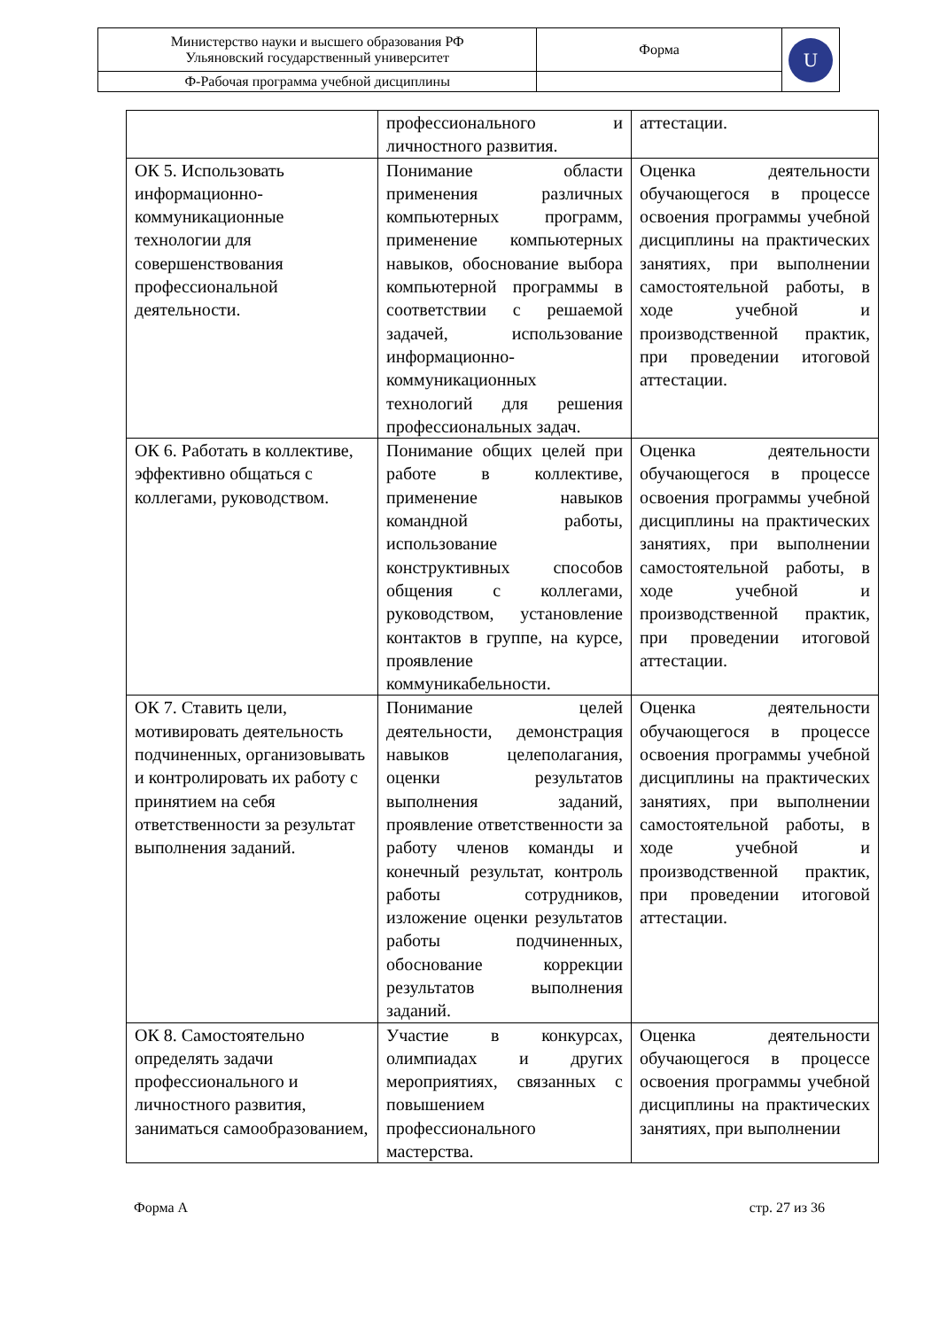| Министерство науки и высшего образования РФ Ульяновский государственный университет | Форма | U |
| Ф-Рабочая программа учебной дисциплины | | |
| | профессионального и личностного развития. | аттестации. |
| ОК 5. Использовать информационно-коммуникационные технологии для совершенствования профессиональной деятельности. | Понимание области применения различных компьютерных программ, применение компьютерных навыков, обоснование выбора компьютерной программы в соответствии с решаемой задачей, использование информационно-коммуникационных технологий для решения профессиональных задач. | Оценка деятельности обучающегося в процессе освоения программы учебной дисциплины на практических занятиях, при выполнении самостоятельной работы, в ходе учебной и производственной практик, при проведении итоговой аттестации. |
| ОК 6. Работать в коллективе, эффективно общаться с коллегами, руководством. | Понимание общих целей при работе в коллективе, применение навыков командной работы, использование конструктивных способов общения с коллегами, руководством, установление контактов в группе, на курсе, проявление коммуникабельности. | Оценка деятельности обучающегося в процессе освоения программы учебной дисциплины на практических занятиях, при выполнении самостоятельной работы, в ходе учебной и производственной практик, при проведении итоговой аттестации. |
| ОК 7. Ставить цели, мотивировать деятельность подчиненных, организовывать и контролировать их работу с принятием на себя ответственности за результат выполнения заданий. | Понимание целей деятельности, демонстрация навыков целеполагания, оценки результатов выполнения заданий, проявление ответственности за работу членов команды и конечный результат, контроль работы сотрудников, изложение оценки результатов работы подчиненных, обоснование коррекции результатов выполнения заданий. | Оценка деятельности обучающегося в процессе освоения программы учебной дисциплины на практических занятиях, при выполнении самостоятельной работы, в ходе учебной и производственной практик, при проведении итоговой аттестации. |
| ОК 8. Самостоятельно определять задачи профессионального и личностного развития, заниматься самообразованием, | Участие в конкурсах, олимпиадах и других мероприятиях, связанных с повышением профессионального мастерства. | Оценка деятельности обучающегося в процессе освоения программы учебной дисциплины на практических занятиях, при выполнении |
Форма А стр. 27 из 36